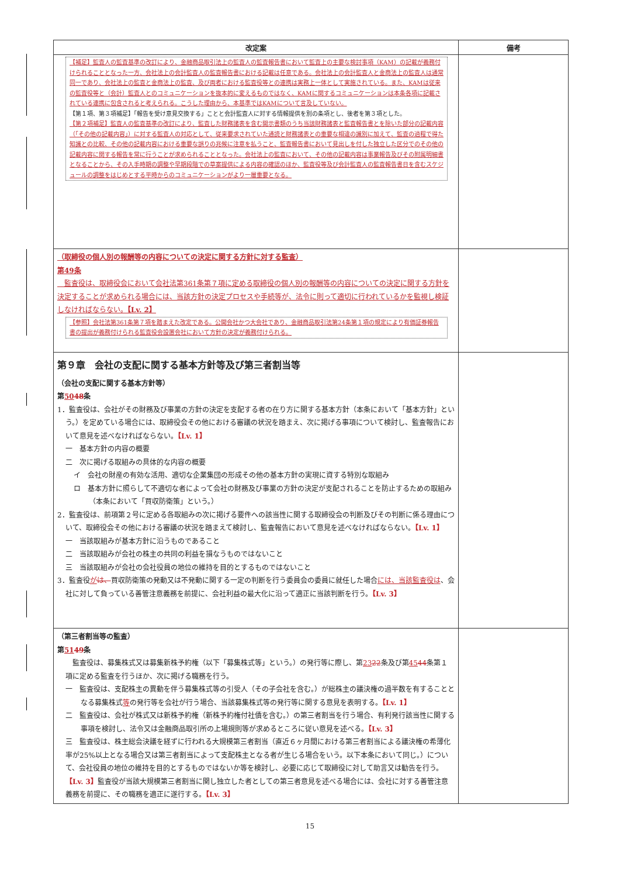| 改定案 | 備考 |
| --- | --- |
| 【補足】監査人の監査基準の改訂により、金融商品取引法上の監査人の監査報告書において監査上の主要な検討事項（KAM）の記載が義務付けられることとなった一方、会社法上の会計監査人の監査報告書における記載は任意である。会社法上の会計監査人と金商法上の監査人は通常同一であり、会社法上の監査と金商法上の監査、及び両者における監査役等との連携は実務上一体として実施されている。また、KAMは従来の監査役等と（会計）監査人とのコミュニケーションを抜本的に変えるものではなく、KAMに関するコミュニケーションは本条各項に記載されている連携に包含されると考えられる。こうした理由から、本基準ではKAMについて言及していない。 【第１項、第３項補足】「報告を受け意見交換する」ことと会計監査人に対する情報提供を別の条項とし、後者を第３項とした。 【第２項補足】監査人の監査基準の改訂により、監査した財務諸表を含む開示書類のうち当該財務諸表と監査報告書とを除いた部分の記載内容（「その他の記載内容」）に対する監査人の対応として、従来要求されていた通読と財務諸表との重要な相違の識別に加えて、監査の過程で得た知識との比較、その他の記載内容における重要な誤りの兆候に注意を払うこと、監査報告書において見出しを付した独立した区分でのその他の記載内容に関する報告を常に行うことが求められることとなった。会社法上の監査において、その他の記載内容は事業報告及びその附属明細書となることから、その入手時期の調整や早期段階での草案提供による内容の確認のほか、監査役等及び会計監査人の監査報告書日を含むスケジュールの調整をはじめとする平時からのコミュニケーションがより一層重要となる。 | |
| （取締役の個人別の報酬等の内容についての決定に関する方針に対する監査） 第49条 監査役は、取締役会において会社法第361条第７項に定める取締役の個人別の報酬等の内容についての決定に関する方針を決定することが求められる場合には、当該方針の決定プロセスや手続等が、法令に則って適切に行われているかを監視し検証しなければならない。 【Lv. 2】 【参照】会社法第361条第７項を踏まえた改定である。公開会社かつ大会社であり、金融商品取引法第24条第１項の規定により有価証券報告書の提出が義務付けられる監査役会設置会社において方針の決定が義務付けられる。 | |
| 第９章 会社の支配に関する基本方針等及び第三者割当等 （会社の支配に関する基本方針等） 第 50 48 条 1．監査役は、会社がその財務及び事業の方針の決定を支配する者の在り方に関する基本方針（本条において「基本方針」という。）を定めている場合には、取締役会その他における審議の状況を踏まえ、次に掲げる事項について検討し、監査報告において意見を述べなければならない。 【Lv. 1】 一 基本方針の内容の概要 二 次に掲げる取組みの具体的な内容の概要 イ 会社の財産の有効な活用、適切な企業集団の形成その他の基本方針の実現に資する特別な取組み ロ 基本方針に照らして不適切な者によって会社の財務及び事業の方針の決定が支配されることを防止するための取組み（本条において「買収防衛策」という。） 2．監査役は、前項第２号に定める各取組みの次に掲げる要件への該当性に関する取締役会の判断及びその判断に係る理由について、取締役会その他における審議の状況を踏まえて検討し、監査報告において意見を述べなければならない。 【Lv. 1】 一 当該取組みが基本方針に沿うものであること 二 当該取組みが会社の株主の共同の利益を損なうものではないこと 三 当該取組みが会社の会社役員の地位の維持を目的とするものではないこと 3．監査役 が は、 買収防衛策の発動又は不発動に関する一定の判断を行う委員会の委員に就任した場合 には、当該監査役は 、会社に対して負っている善管注意義務を前提に、会社利益の最大化に沿って適正に当該判断を行う。 【Lv. 3】 | |
| （第三者割当等の監査） 第 51 49 条 監査役は、募集株式又は募集新株予約権（以下「募集株式等」という。）の発行等に際し、第 23 22 条及び第 45 44 条第１項に定める監査を行うほか、次に掲げる職務を行う。 一 監査役は、支配株主の異動を伴う募集株式等の引受人（その子会社を含む。）が総株主の議決権の過半数を有することとなる募集株式 等 の発行等を会社が行う場合、当該募集株式等の発行等に関する意見を表明する。 【Lv. 1】 二 監査役は、会社が株式又は新株予約権（新株予約権付社債を含む。）の第三者割当を行う場合、有利発行該当性に関する事項を検討し、法令又は金融商品取引所の上場規則等が求めるところに従い意見を述べる。 【Lv. 3】 三 監査役は、株主総会決議を経ずに行われる大規模第三者割当（直近６ヶ月間における第三者割当による議決権の希薄化率が25%以上となる場合又は第三者割当によって支配株主となる者が生じる場合をいう。以下本条において同じ。）について、会社役員の地位の維持を目的とするものではないか等を検討し、必要に応じて取締役に対して助言又は勧告を行う。 【Lv. 3】 監査役が当該大規模第三者割当に関し独立した者としての第三者意見を述べる場合には、会社に対する善管注意義務を前提に、その職務を適正に遂行する。 【Lv. 3】 | |
15